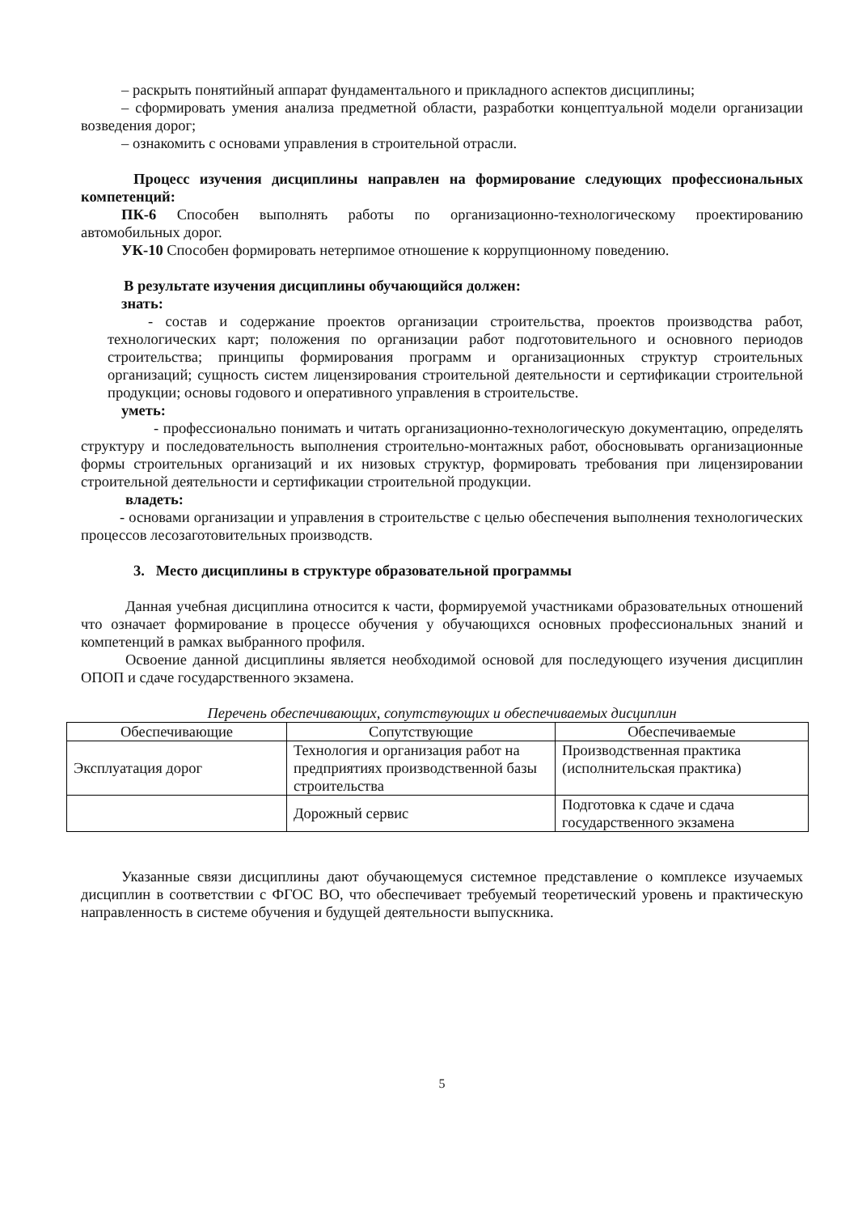– раскрыть понятийный аппарат фундаментального и прикладного аспектов дисциплины;
– сформировать умения анализа предметной области, разработки концептуальной модели организации возведения дорог;
– ознакомить с основами управления в строительной отрасли.
Процесс изучения дисциплины направлен на формирование следующих профессиональных компетенций:
ПК-6 Способен выполнять работы по организационно-технологическому проектированию автомобильных дорог.
УК-10 Способен формировать нетерпимое отношение к коррупционному поведению.
В результате изучения дисциплины обучающийся должен:
знать:
- состав и содержание проектов организации строительства, проектов производства работ, технологических карт; положения по организации работ подготовительного и основного периодов строительства; принципы формирования программ и организационных структур строительных организаций; сущность систем лицензирования строительной деятельности и сертификации строительной продукции; основы годового и оперативного управления в строительстве.
уметь:
- профессионально понимать и читать организационно-технологическую документацию, определять структуру и последовательность выполнения строительно-монтажных работ, обосновывать организационные формы строительных организаций и их низовых структур, формировать требования при лицензировании строительной деятельности и сертификации строительной продукции.
владеть:
- основами организации и управления в строительстве с целью обеспечения выполнения технологических процессов лесозаготовительных производств.
3. Место дисциплины в структуре образовательной программы
Данная учебная дисциплина относится к части, формируемой участниками образовательных отношений что означает формирование в процессе обучения у обучающихся основных профессиональных знаний и компетенций в рамках выбранного профиля.
Освоение данной дисциплины является необходимой основой для последующего изучения дисциплин ОПОП и сдаче государственного экзамена.
Перечень обеспечивающих, сопутствующих и обеспечиваемых дисциплин
| Обеспечивающие | Сопутствующие | Обеспечиваемые |
| --- | --- | --- |
| Эксплуатация дорог | Технология и организация работ на предприятиях производственной базы строительства | Производственная практика (исполнительская практика) |
| | Дорожный сервис | Подготовка к сдаче и сдача государственного экзамена |
Указанные связи дисциплины дают обучающемуся системное представление о комплексе изучаемых дисциплин в соответствии с ФГОС ВО, что обеспечивает требуемый теоретический уровень и практическую направленность в системе обучения и будущей деятельности выпускника.
5